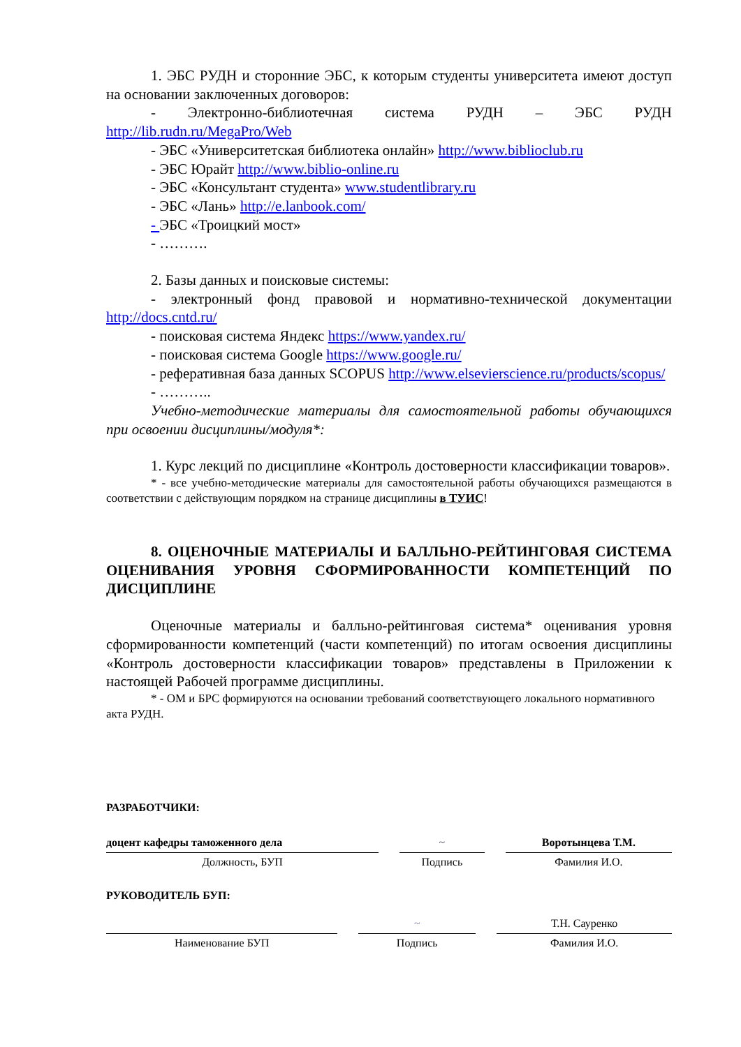1. ЭБС РУДН и сторонние ЭБС, к которым студенты университета имеют доступ на основании заключенных договоров:
- Электронно-библиотечная система РУДН – ЭБС РУДН http://lib.rudn.ru/MegaPro/Web
- ЭБС «Университетская библиотека онлайн» http://www.biblioclub.ru
- ЭБС Юрайт http://www.biblio-online.ru
- ЭБС «Консультант студента» www.studentlibrary.ru
- ЭБС «Лань» http://e.lanbook.com/
- ЭБС «Троицкий мост»
- ……….
2. Базы данных и поисковые системы:
- электронный фонд правовой и нормативно-технической документации http://docs.cntd.ru/
- поисковая система Яндекс https://www.yandex.ru/
- поисковая система Google https://www.google.ru/
- реферативная база данных SCOPUS http://www.elsevierscience.ru/products/scopus/
- ………..
Учебно-методические материалы для самостоятельной работы обучающихся при освоении дисциплины/модуля*:
1. Курс лекций по дисциплине «Контроль достоверности классификации товаров».
* - все учебно-методические материалы для самостоятельной работы обучающихся размещаются в соответствии с действующим порядком на странице дисциплины в ТУИС!
8. ОЦЕНОЧНЫЕ МАТЕРИАЛЫ И БАЛЛЬНО-РЕЙТИНГОВАЯ СИСТЕМА ОЦЕНИВАНИЯ УРОВНЯ СФОРМИРОВАННОСТИ КОМПЕТЕНЦИЙ ПО ДИСЦИПЛИНЕ
Оценочные материалы и балльно-рейтинговая система* оценивания уровня сформированности компетенций (части компетенций) по итогам освоения дисциплины «Контроль достоверности классификации товаров» представлены в Приложении к настоящей Рабочей программе дисциплины.
* - ОМ и БРС формируются на основании требований соответствующего локального нормативного акта РУДН.
РАЗРАБОТЧИКИ:
| доцент кафедры таможенного дела | | ~ | | Воротынцева Т.М. |
| Должность, БУП | | Подпись | | Фамилия И.О. |
РУКОВОДИТЕЛЬ БУП:
| | | ~ | | Т.Н. Сауренко |
| Наименование БУП | | Подпись | | Фамилия И.О. |